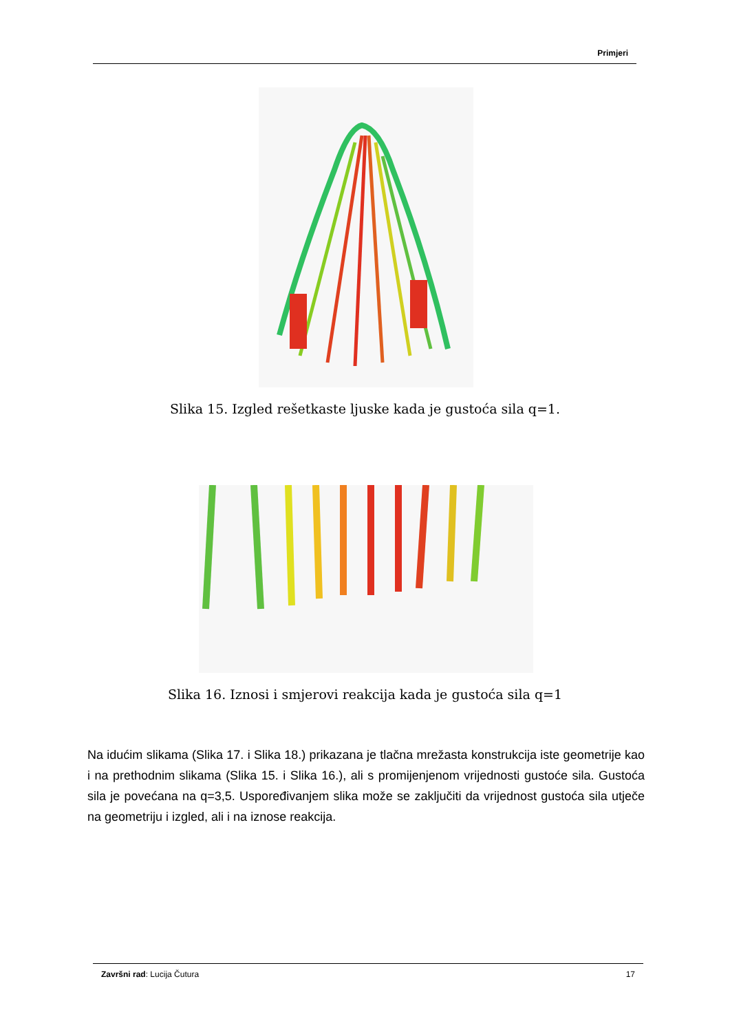Primjeri
Slika 15. Izgled rešetkaste ljuske kada je gustoća sila q=1.
Slika 16. Iznosi i smjerovi reakcija kada je gustoća sila q=1
Na idućim slikama (Slika 17. i Slika 18.) prikazana je tlačna mrežasta konstrukcija iste geometrije kao i na prethodnim slikama (Slika 15. i Slika 16.), ali s promijenjenom vrijednosti gustoće sila. Gustoća sila je povećana na q=3,5. Uspoređivanjem slika može se zaključiti da vrijednost gustoća sila utječe na geometriju i izgled, ali i na iznose reakcija.
Završni rad: Lucija Čutura 17